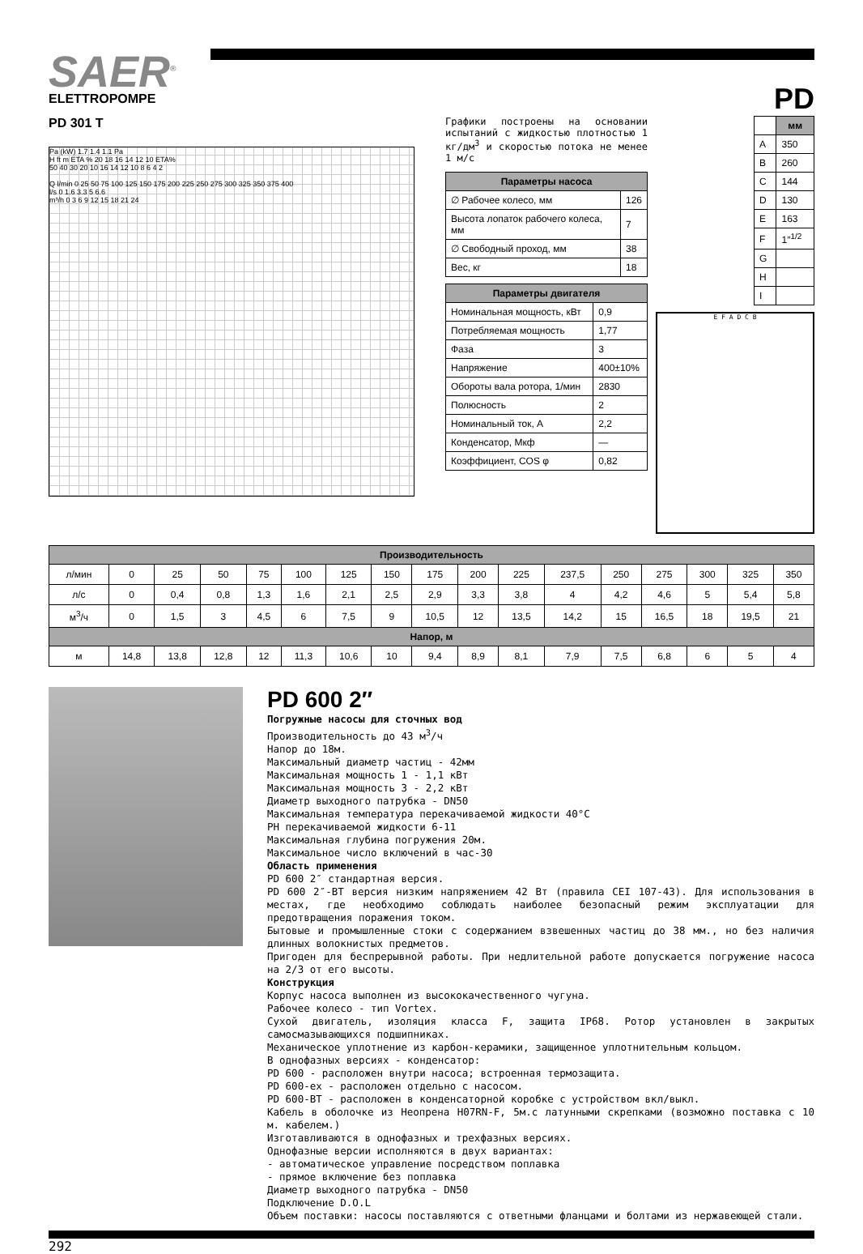SAER<sup>®</sup>
ELETTROPOMPE
PD
PD 301 T
Pa (kW) 1.7 1.4 1.1 Pa
H ft m ETA % 20 18 16 14 12 10 ETA%
50 40 30 20 10 16 14 12 10 8 6 4 2
Q l/min 0 25 50 75 100 125 150 175 200 225 250 275 300 325 350 375 400
l/s 0 1.6 3.3 5 6.6
m³/h 0 3 6 9 12 15 18 21 24
Графики построены на основании испытаний с жидкостью плотностью 1 кг/дм<sup>3</sup> и скоростью потока не менее 1 м/с
| Параметры насоса | |
| --- | --- |
| ∅ Рабочее колесо, мм | 126 |
| Высота лопаток рабочего колеса, мм | 7 |
| ∅ Свободный проход, мм | 38 |
| Вес, кг | 18 |
| Параметры двигателя | |
| --- | --- |
| Номинальная мощность, кВт | 0,9 |
| Потребляемая мощность | 1,77 |
| Фаза | 3 |
| Напряжение | 400±10% |
| Обороты вала ротора, 1/мин | 2830 |
| Полюсность | 2 |
| Номинальный ток, А | 2,2 |
| Конденсатор, Мкф | — |
| Коэффициент, COS φ | 0,82 |
| | мм |
| A | 350 |
| B | 260 |
| C | 144 |
| D | 130 |
| E | 163 |
| F | 1″<sup>1/2</sup> |
| G | |
| H | |
| I | |
E F A D C B
| Производительность | | | | | | | | | | | | | | | | |
| --- | --- | --- | --- | --- | --- | --- | --- | --- | --- | --- | --- | --- | --- | --- | --- | --- |
| л/мин | 0 | 25 | 50 | 75 | 100 | 125 | 150 | 175 | 200 | 225 | 237,5 | 250 | 275 | 300 | 325 | 350 |
| л/с | 0 | 0,4 | 0,8 | 1,3 | 1,6 | 2,1 | 2,5 | 2,9 | 3,3 | 3,8 | 4 | 4,2 | 4,6 | 5 | 5,4 | 5,8 |
| м<sup>3</sup>/ч | 0 | 1,5 | 3 | 4,5 | 6 | 7,5 | 9 | 10,5 | 12 | 13,5 | 14,2 | 15 | 16,5 | 18 | 19,5 | 21 |
| Напор, м | | | | | | | | | | | | | | | | |
| м | 14,8 | 13,8 | 12,8 | 12 | 11,3 | 10,6 | 10 | 9,4 | 8,9 | 8,1 | 7,9 | 7,5 | 6,8 | 6 | 5 | 4 |
PD 600 2″
Погружные насосы для сточных вод
Производительность до 43 м<sup>3</sup>/ч
Напор до 18м.
Максимальный диаметр частиц - 42мм
Максимальная мощность 1 - 1,1 кВт
Максимальная мощность 3 - 2,2 кВт
Диаметр выходного патрубка - DN50
Максимальная температура перекачиваемой жидкости 40°C
PH перекачиваемой жидкости 6-11
Максимальная глубина погружения 20м.
Максимальное число включений в час-30
Область применения
PD 600 2″ стандартная версия.
PD 600 2″-BT версия низким напряжением 42 Вт (правила CEI 107-43). Для использования в местах, где необходимо соблюдать наиболее безопасный режим эксплуатации для предотвращения поражения током.
Бытовые и промышленные стоки с содержанием взвешенных частиц до 38 мм., но без наличия длинных волокнистых предметов.
Пригоден для беспрерывной работы. При недлительной работе допускается погружение насоса на 2/3 от его высоты.
Конструкция
Корпус насоса выполнен из высококачественного чугуна.
Рабочее колесо - тип Vortex.
Сухой двигатель, изоляция класса F, защита IP68. Ротор установлен в закрытых самосмазывающихся подшипниках.
Механическое уплотнение из карбон-керамики, защищенное уплотнительным кольцом.
В однофазных версиях - конденсатор:
PD 600 - расположен внутри насоса; встроенная термозащита.
PD 600-ex - расположен отдельно с насосом.
PD 600-BT - расположен в конденсаторной коробке с устройством вкл/выкл.
Кабель в оболочке из Неопрена H07RN-F, 5м.с латунными скрепками (возможно поставка с 10 м. кабелем.)
Изготавливаются в однофазных и трехфазных версиях.
Однофазные версии исполняются в двух вариантах:
- автоматическое управление посредством поплавка
- прямое включение без поплавка
Диаметр выходного патрубка - DN50
Подключение D.O.L
Объем поставки: насосы поставляются с ответными фланцами и болтами из нержавеющей стали.
292